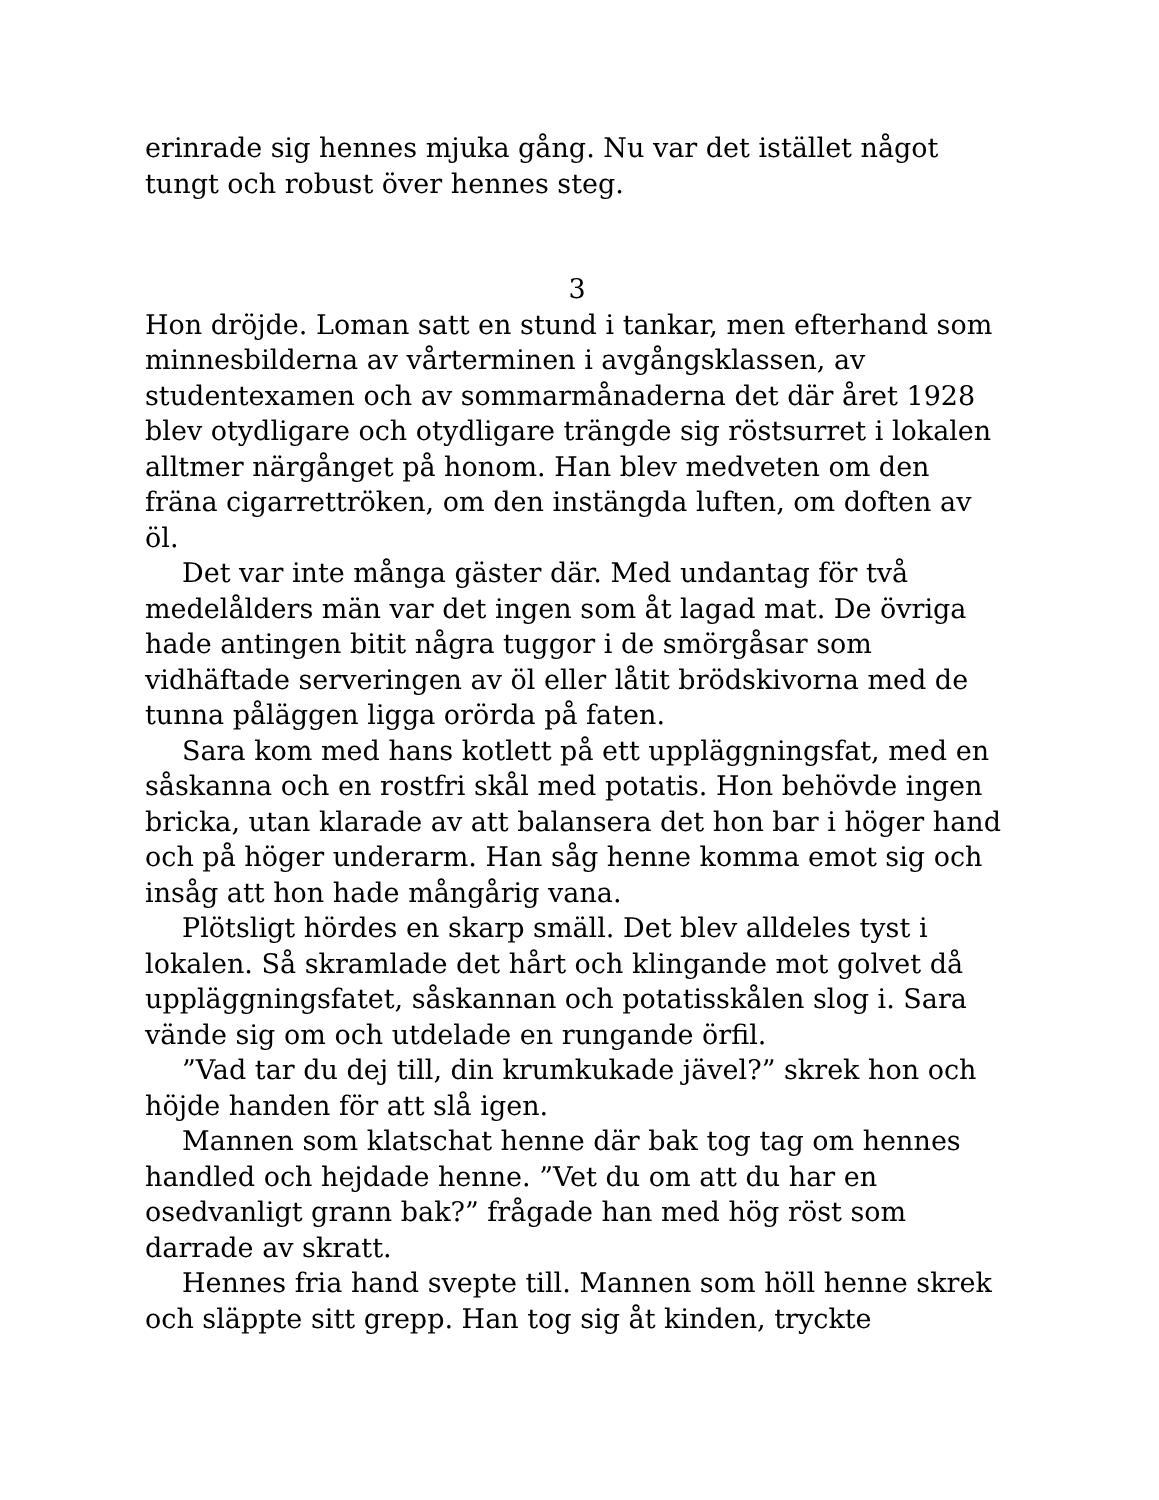erinrade sig hennes mjuka gång. Nu var det istället något tungt och robust över hennes steg.
3
Hon dröjde. Loman satt en stund i tankar, men efterhand som minnesbilderna av vårterminen i avgångsklassen, av studentexamen och av sommarmånaderna det där året 1928 blev otydligare och otydligare trängde sig röstsurret i lokalen alltmer närgånget på honom. Han blev medveten om den fräna cigarrettröken, om den instängda luften, om doften av öl.
Det var inte många gäster där. Med undantag för två medelålders män var det ingen som åt lagad mat. De övriga hade antingen bitit några tuggor i de smörgåsar som vidhäftade serveringen av öl eller låtit brödskivorna med de tunna påläggen ligga orörda på faten.
Sara kom med hans kotlett på ett uppläggningsfat, med en såskanna och en rostfri skål med potatis. Hon behövde ingen bricka, utan klarade av att balansera det hon bar i höger hand och på höger underarm. Han såg henne komma emot sig och insåg att hon hade mångårig vana.
Plötsligt hördes en skarp smäll. Det blev alldeles tyst i lokalen. Så skramlade det hårt och klingande mot golvet då uppläggningsfatet, såskannan och potatisskålen slog i. Sara vände sig om och utdelade en rungande örfil.
”Vad tar du dej till, din krumkukade jävel?” skrek hon och höjde handen för att slå igen.
Mannen som klatschat henne där bak tog tag om hennes handled och hejdade henne. ”Vet du om att du har en osedvanligt grann bak?” frågade han med hög röst som darrade av skratt.
Hennes fria hand svepte till. Mannen som höll henne skrek och släppte sitt grepp. Han tog sig åt kinden, tryckte